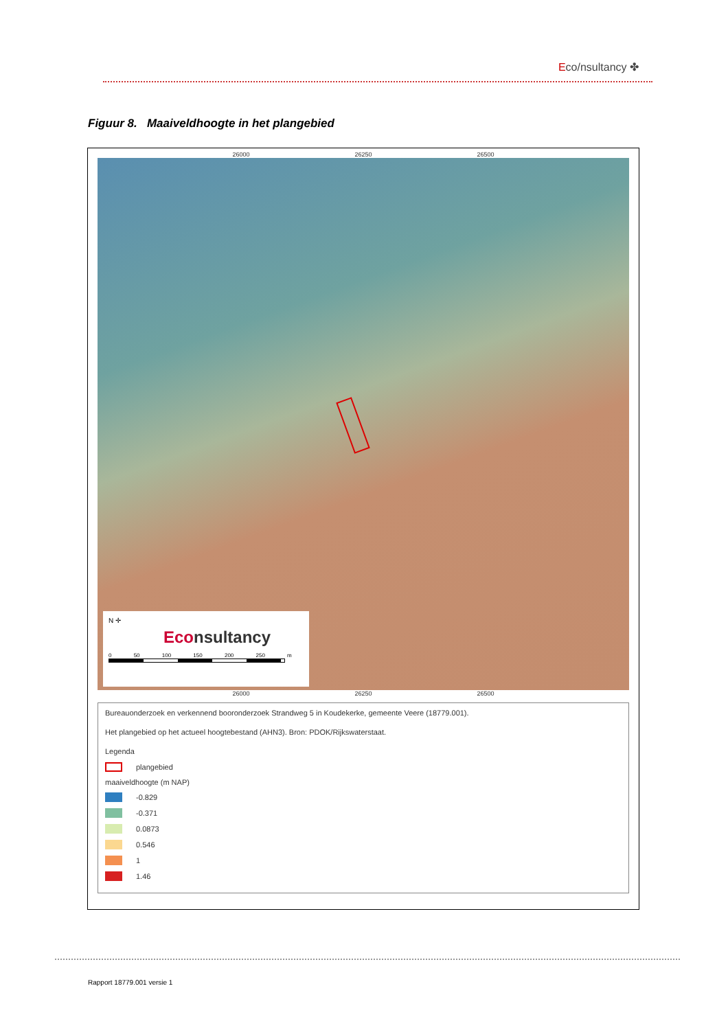Eco/nsultancy ✤
Figuur 8. Maaiveldhoogte in het plangebied
26000 26250 26500
N ✛
Econsultancy
0 50 100 150 200 250 m
26000 26250 26500
Bureauonderzoek en verkennend booronderzoek Strandweg 5 in Koudekerke, gemeente Veere (18779.001).
Het plangebied op het actueel hoogtebestand (AHN3). Bron: PDOK/Rijkswaterstaat.
Legenda
plangebied
maaiveldhoogte (m NAP)
-0.829
-0.371
0.0873
0.546
1
1.46
Rapport 18779.001 versie 1